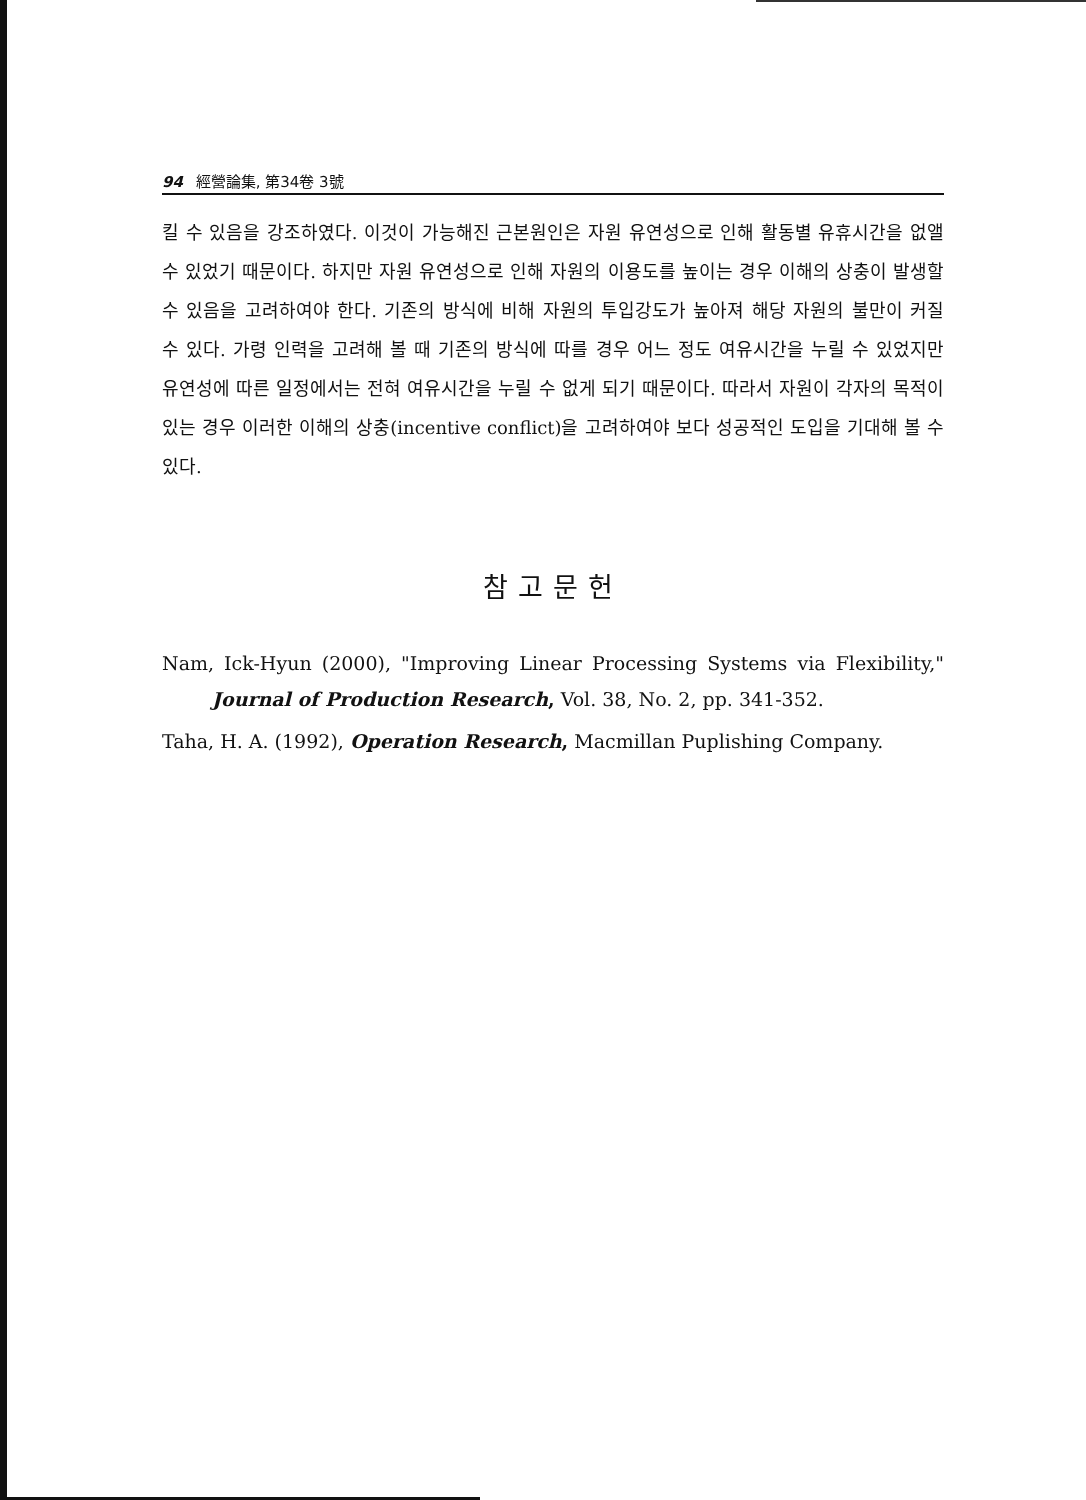94 經營論集, 第34卷 3號
킬 수 있음을 강조하였다. 이것이 가능해진 근본원인은 자원 유연성으로 인해 활동별 유휴시간을 없앨 수 있었기 때문이다. 하지만 자원 유연성으로 인해 자원의 이용도를 높이는 경우 이해의 상충이 발생할 수 있음을 고려하여야 한다. 기존의 방식에 비해 자원의 투입강도가 높아져 해당 자원의 불만이 커질 수 있다. 가령 인력을 고려해 볼 때 기존의 방식에 따를 경우 어느 정도 여유시간을 누릴 수 있었지만 유연성에 따른 일정에서는 전혀 여유시간을 누릴 수 없게 되기 때문이다. 따라서 자원이 각자의 목적이 있는 경우 이러한 이해의 상충(incentive conflict)을 고려하여야 보다 성공적인 도입을 기대해 볼 수 있다.
참고문헌
Nam, Ick-Hyun (2000), "Improving Linear Processing Systems via Flexibility," Journal of Production Research, Vol. 38, No. 2, pp. 341-352.
Taha, H. A. (1992), Operation Research, Macmillan Puplishing Company.